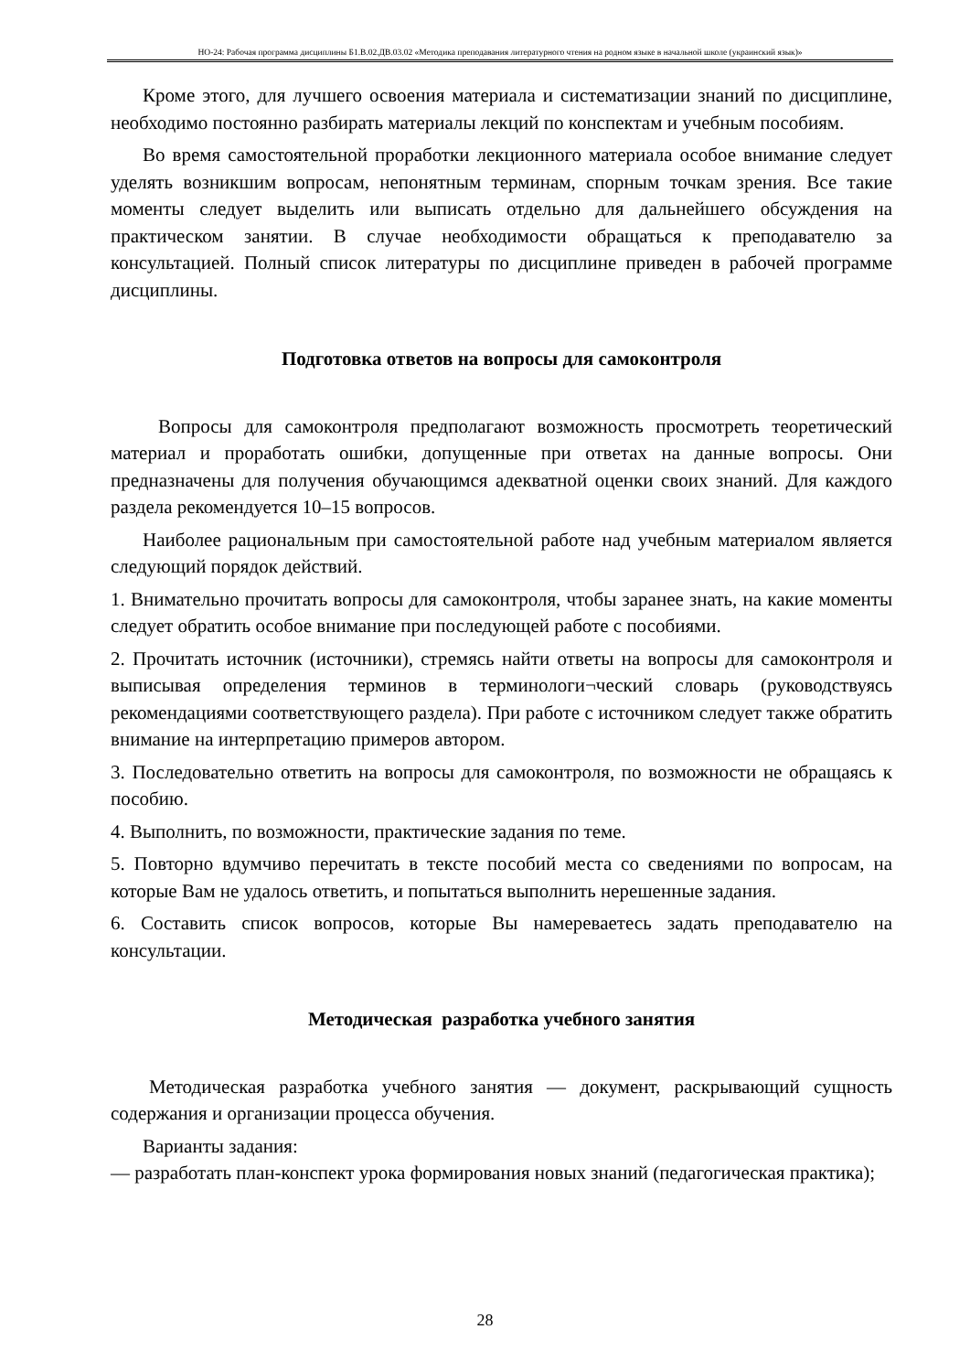НО-24: Рабочая программа дисциплины Б1.В.02.ДВ.03.02 «Методика преподавания литературного чтения на родном языке в начальной школе (украинский язык)»
Кроме этого, для лучшего освоения материала и систематизации знаний по дисциплине, необходимо постоянно разбирать материалы лекций по конспектам и учебным пособиям.
Во время самостоятельной проработки лекционного материала особое внимание следует уделять возникшим вопросам, непонятным терминам, спорным точкам зрения. Все такие моменты следует выделить или выписать отдельно для дальнейшего обсуждения на практическом занятии. В случае необходимости обращаться к преподавателю за консультацией. Полный список литературы по дисциплине приведен в рабочей программе дисциплины.
Подготовка ответов на вопросы для самоконтроля
Вопросы для самоконтроля предполагают возможность просмотреть теоретический материал и проработать ошибки, допущенные при ответах на данные вопросы. Они предназначены для получения обучающимся адекватной оценки своих знаний. Для каждого раздела рекомендуется 10–15 вопросов.
Наиболее рациональным при самостоятельной работе над учебным материалом является следующий порядок действий.
1. Внимательно прочитать вопросы для самоконтроля, чтобы заранее знать, на какие моменты следует обратить особое внимание при последующей работе с пособиями.
2. Прочитать источник (источники), стремясь найти ответы на вопросы для самоконтроля и выписывая определения терминов в терминологи¬ческий словарь (руководствуясь рекомендациями соответствующего раздела). При работе с источником следует также обратить внимание на интерпретацию примеров автором.
3. Последовательно ответить на вопросы для самоконтроля, по возможности не обращаясь к пособию.
4. Выполнить, по возможности, практические задания по теме.
5. Повторно вдумчиво перечитать в тексте пособий места со сведениями по вопросам, на которые Вам не удалось ответить, и попытаться выполнить нерешенные задания.
6. Составить список вопросов, которые Вы намереваетесь задать преподавателю на консультации.
Методическая разработка учебного занятия
Методическая разработка учебного занятия — документ, раскрывающий сущность содержания и организации процесса обучения.
Варианты задания:
— разработать план-конспект урока формирования новых знаний (педагогическая практика);
28